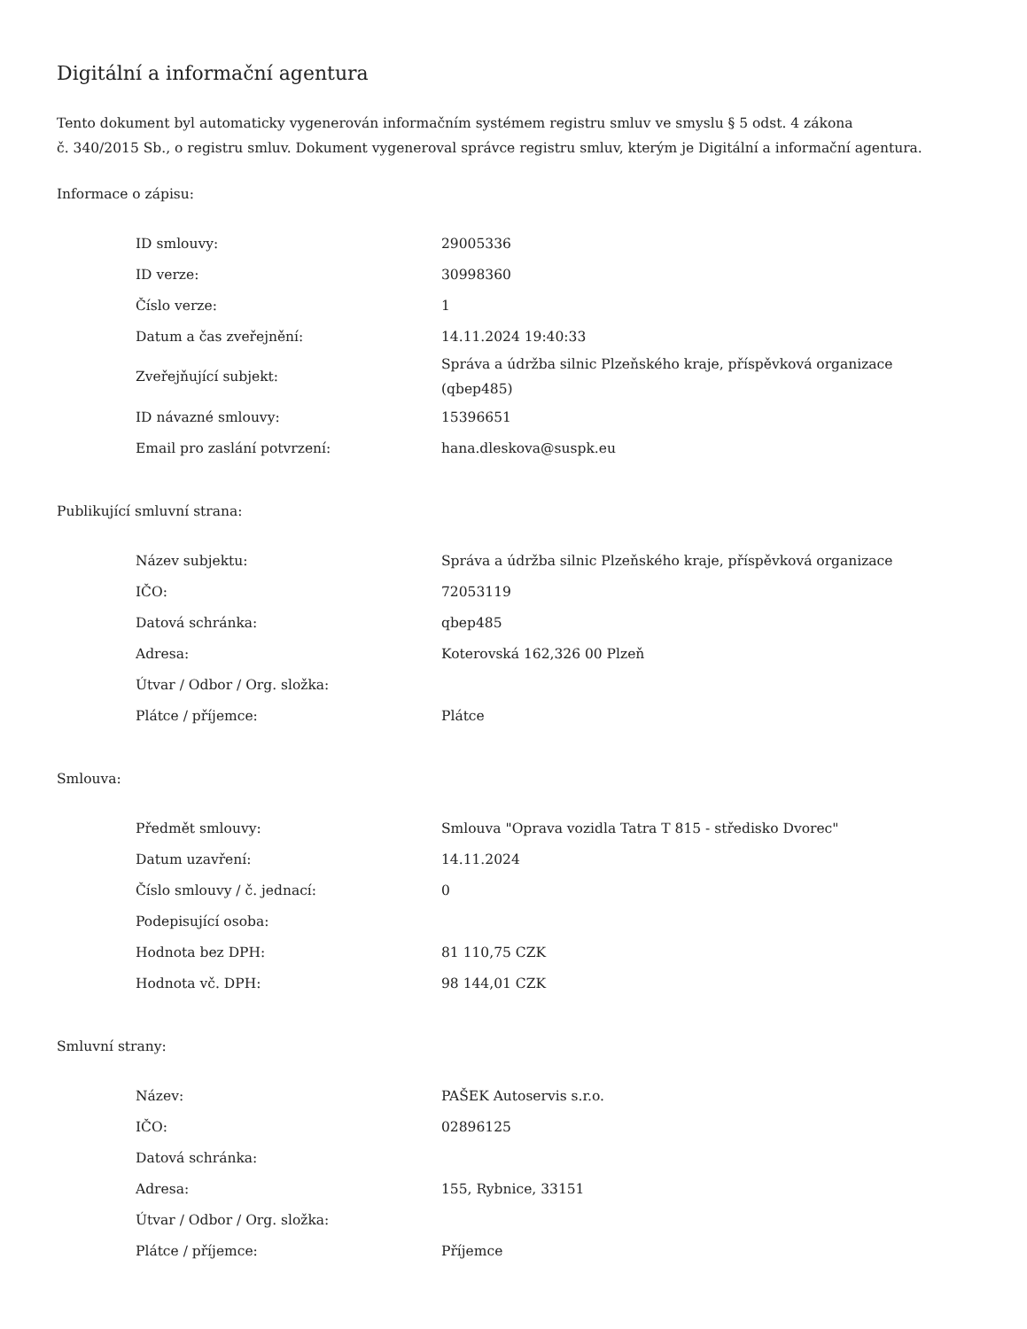Digitální a informační agentura
Tento dokument byl automaticky vygenerován informačním systémem registru smluv ve smyslu § 5 odst. 4 zákona
č. 340/2015 Sb., o registru smluv. Dokument vygeneroval správce registru smluv, kterým je Digitální a informační agentura.
Informace o zápisu:
| ID smlouvy: | 29005336 |
| ID verze: | 30998360 |
| Číslo verze: | 1 |
| Datum a čas zveřejnění: | 14.11.2024 19:40:33 |
| Zveřejňující subjekt: | Správa a údržba silnic Plzeňského kraje, příspěvková organizace (qbep485) |
| ID návazné smlouvy: | 15396651 |
| Email pro zaslání potvrzení: | hana.dleskova@suspk.eu |
Publikující smluvní strana:
| Název subjektu: | Správa a údržba silnic Plzeňského kraje, příspěvková organizace |
| IČO: | 72053119 |
| Datová schránka: | qbep485 |
| Adresa: | Koterovská 162,326 00 Plzeň |
| Útvar / Odbor / Org. složka: | |
| Plátce / příjemce: | Plátce |
Smlouva:
| Předmět smlouvy: | Smlouva "Oprava vozidla Tatra T 815 - středisko Dvorec" |
| Datum uzavření: | 14.11.2024 |
| Číslo smlouvy / č. jednací: | 0 |
| Podepisující osoba: | |
| Hodnota bez DPH: | 81 110,75 CZK |
| Hodnota vč. DPH: | 98 144,01 CZK |
Smluvní strany:
| Název: | PAŠEK Autoservis s.r.o. |
| IČO: | 02896125 |
| Datová schránka: | |
| Adresa: | 155, Rybnice, 33151 |
| Útvar / Odbor / Org. složka: | |
| Plátce / příjemce: | Příjemce |